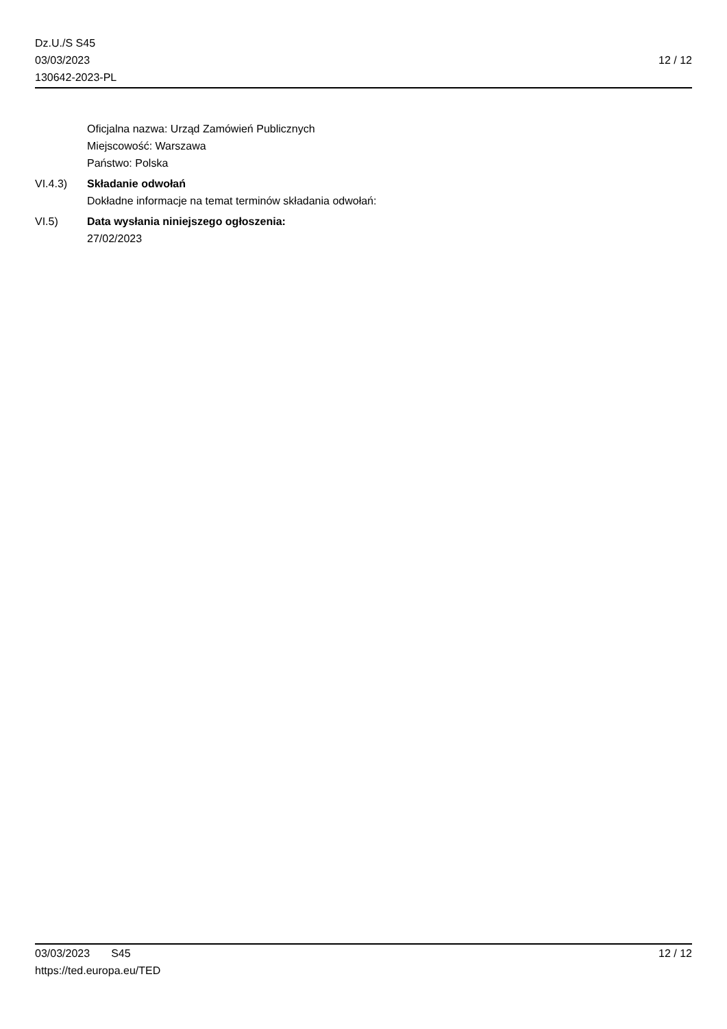Dz.U./S S45
03/03/2023
130642-2023-PL
12 / 12
Oficjalna nazwa: Urząd Zamówień Publicznych
Miejscowość: Warszawa
Państwo: Polska
VI.4.3) Składanie odwołań
Dokładne informacje na temat terminów składania odwołań:
VI.5) Data wysłania niniejszego ogłoszenia:
27/02/2023
03/03/2023 S45 12 / 12
https://ted.europa.eu/TED